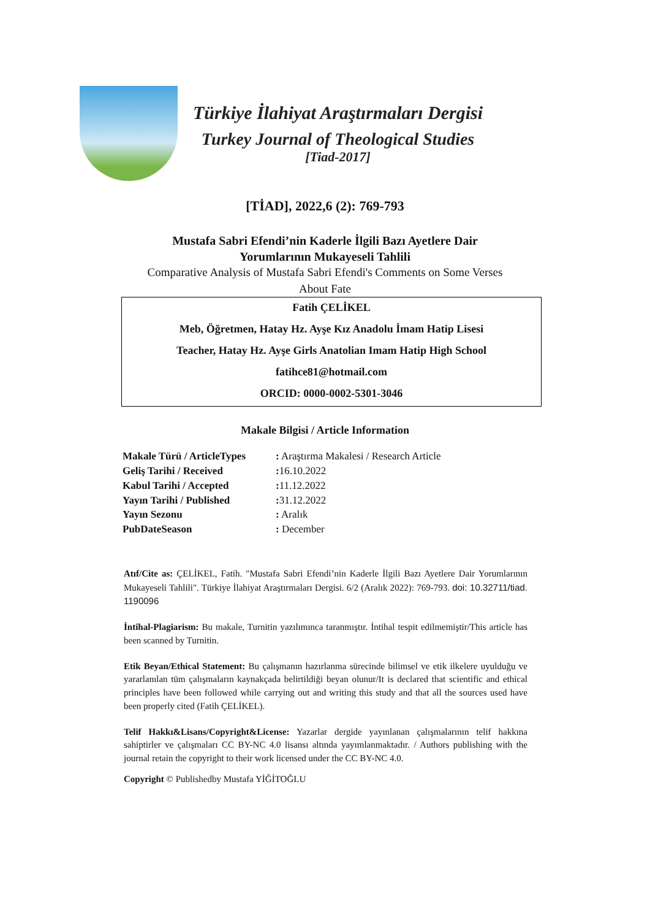Türkiye İlahiyat Araştırmaları Dergisi
Turkey Journal of Theological Studies
[Tiad-2017]
[TİAD], 2022,6 (2): 769-793
Mustafa Sabri Efendi’nin Kaderle İlgili Bazı Ayetlere Dair
Yorumlarının Mukayeseli Tahlili
Comparative Analysis of Mustafa Sabri Efendi's Comments on Some Verses
About Fate
Fatih ÇELİKEL
Meb, Öğretmen, Hatay Hz. Ayşe Kız Anadolu İmam Hatip Lisesi
Teacher, Hatay Hz. Ayşe Girls Anatolian Imam Hatip High School
fatihce81@hotmail.com
ORCID: 0000-0002-5301-3046
Makale Bilgisi / Article Information
| Makale Türü / ArticleTypes | : Araştırma Makalesi / Research Article |
| Geliş Tarihi / Received | : 16.10.2022 |
| Kabul Tarihi / Accepted | : 11.12.2022 |
| Yayın Tarihi / Published | : 31.12.2022 |
| Yayın Sezonu | : Aralık |
| PubDateSeason | : December |
Atıf/Cite as: ÇELİKEL, Fatih. "Mustafa Sabri Efendi’nin Kaderle İlgili Bazı Ayetlere Dair Yorumlarının Mukayeseli Tahlili". Türkiye İlahiyat Araştırmaları Dergisi. 6/2 (Aralık 2022): 769-793. doi: 10.32711/tiad. 1190096
İntihal-Plagiarism: Bu makale, Turnitin yazılımınca taranmıştır. İntihal tespit edilmemiştir/This article has been scanned by Turnitin.
Etik Beyan/Ethical Statement: Bu çalışmanın hazırlanma sürecinde bilimsel ve etik ilkelere uyulduğu ve yararlanılan tüm çalışmaların kaynakçada belirtildiği beyan olunur/It is declared that scientific and ethical principles have been followed while carrying out and writing this study and that all the sources used have been properly cited (Fatih ÇELİKEL).
Telif Hakkı&Lisans/Copyright&License: Yazarlar dergide yayınlanan çalışmalarının telif hakkına sahiptirler ve çalışmaları CC BY-NC 4.0 lisansı altında yayımlanmaktadır. / Authors publishing with the journal retain the copyright to their work licensed under the CC BY-NC 4.0.
Copyright © Publishedby Mustafa YİĞİTOĞLU